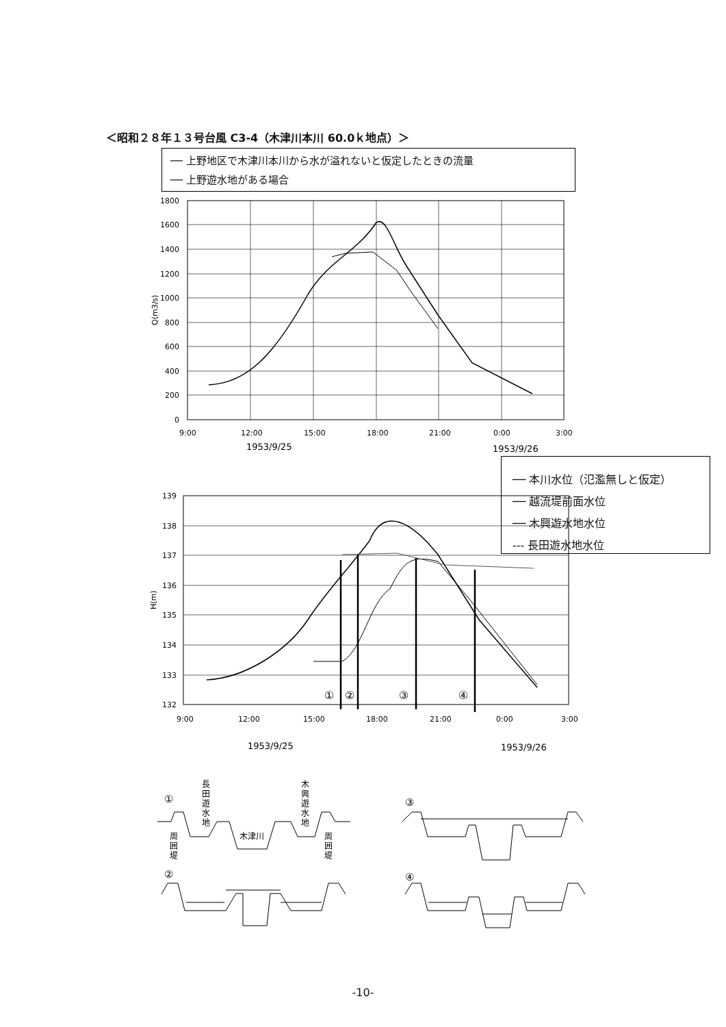＜昭和２８年１３号台風 C3-4（木津川本川 60.0ｋ地点）＞
── 上野地区で木津川本川から水が溢れないと仮定したときの流量
── 上野遊水地がある場合
1800
1600
1400
1200
1000
800
600
400
200
0
Q(m3/s)
9:00
12:00
15:00
18:00
21:00
0:00
3:00
1953/9/25
1953/9/26
①
②
③
④
139
138
137
136
135
134
133
132
H(m)
9:00
12:00
15:00
18:00
21:00
0:00
3:00
1953/9/25
1953/9/26
①
②
③
④
長
田
遊
水
地
木
興
遊
水
地
周
囲
堤
周
囲
堤
木津川
── 本川水位（氾濫無しと仮定）
── 越流堤前面水位
── 木興遊水地水位
‐‐‐ 長田遊水地水位
-10-